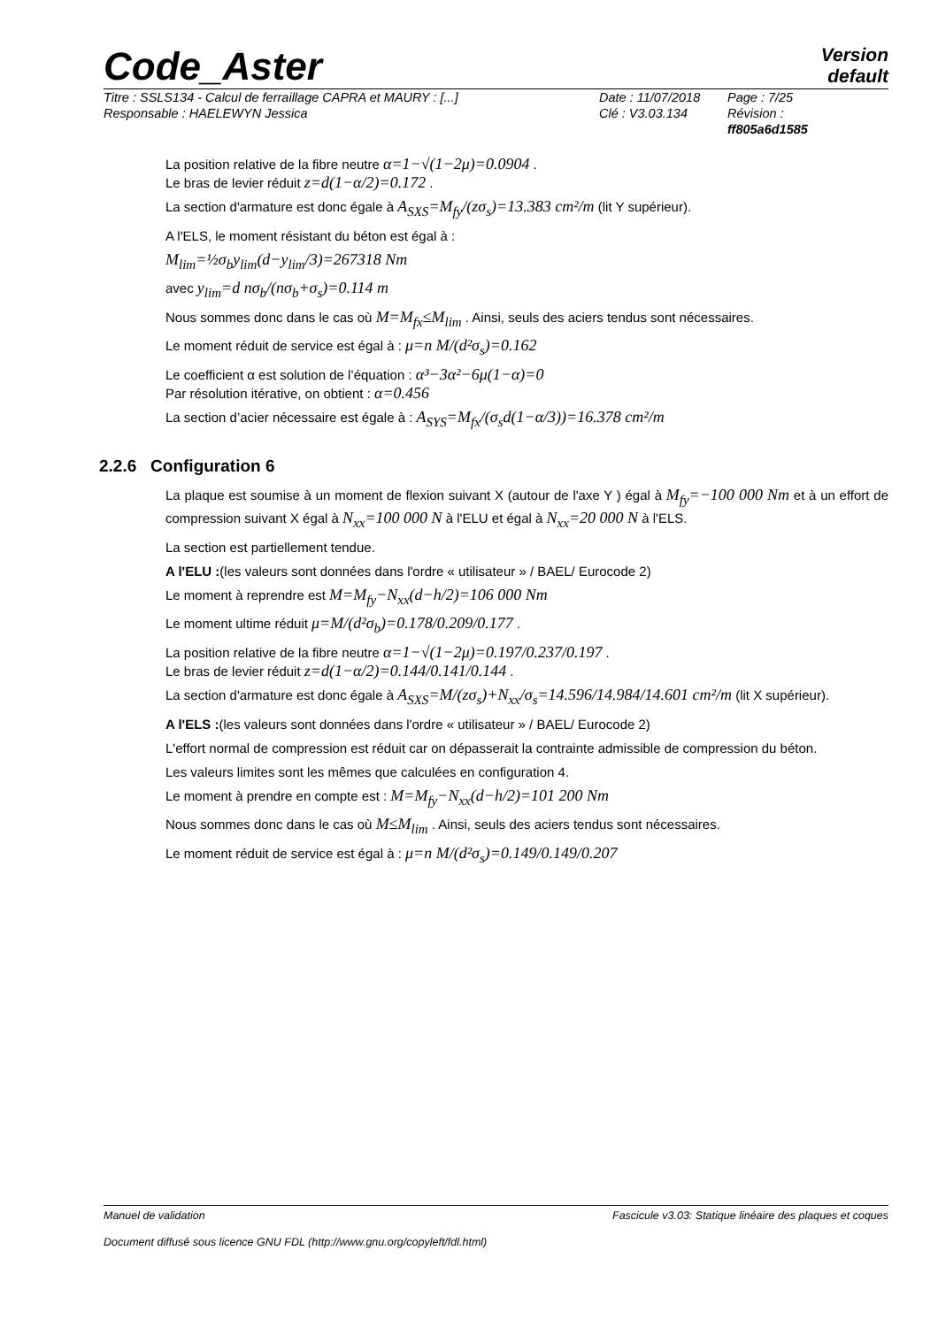Code_Aster
Version
default
Titre : SSLS134 - Calcul de ferraillage CAPRA et MAURY : [...]
Responsable : HAELEWYN Jessica
Date : 11/07/2018
Clé : V3.03.134
Page : 7/25
Révision :
ff805a6d1585
La position relative de la fibre neutre α=1−√(1−2μ)=0.0904 .
Le bras de levier réduit z=d(1−α/2)=0.172 .
La section d'armature est donc égale à A<sub>SXS</sub>=M<sub>fy</sub>/(zσ<sub>s</sub>)=13.383 cm²/m (lit Y supérieur).
A l'ELS, le moment résistant du béton est égal à :
M<sub>lim</sub>=½σ<sub>b</sub>y<sub>lim</sub>(d−y<sub>lim</sub>/3)=267318 Nm
avec y<sub>lim</sub>=d nσ<sub>b</sub>/(nσ<sub>b</sub>+σ<sub>s</sub>)=0.114 m
Nous sommes donc dans le cas où M=M<sub>fx</sub>≤M<sub>lim</sub> . Ainsi, seuls des aciers tendus sont nécessaires.
Le moment réduit de service est égal à : μ=n M/(d²σ<sub>s</sub>)=0.162
Le coefficient α est solution de l’équation : α³−3α²−6μ(1−α)=0
Par résolution itérative, on obtient : α=0.456
La section d’acier nécessaire est égale à : A<sub>SYS</sub>=M<sub>fx</sub>/(σ<sub>s</sub>d(1−α/3))=16.378 cm²/m
2.2.6 Configuration 6
La plaque est soumise à un moment de flexion suivant X (autour de l'axe Y ) égal à M<sub>fy</sub>=−100 000 Nm et à un effort de compression suivant X égal à N<sub>xx</sub>=100 000 N à l'ELU et égal à N<sub>xx</sub>=20 000 N à l'ELS.
La section est partiellement tendue.
A l'ELU :(les valeurs sont données dans l'ordre « utilisateur » / BAEL/ Eurocode 2)
Le moment à reprendre est M=M<sub>fy</sub>−N<sub>xx</sub>(d−h/2)=106 000 Nm
Le moment ultime réduit μ=M/(d²σ<sub>b</sub>)=0.178/0.209/0.177 .
La position relative de la fibre neutre α=1−√(1−2μ)=0.197/0.237/0.197 .
Le bras de levier réduit z=d(1−α/2)=0.144/0.141/0.144 .
La section d'armature est donc égale à A<sub>SXS</sub>=M/(zσ<sub>s</sub>)+N<sub>xx</sub>/σ<sub>s</sub>=14.596/14.984/14.601 cm²/m (lit X supérieur).
A l'ELS :(les valeurs sont données dans l'ordre « utilisateur » / BAEL/ Eurocode 2)
L'effort normal de compression est réduit car on dépasserait la contrainte admissible de compression du béton.
Les valeurs limites sont les mêmes que calculées en configuration 4.
Le moment à prendre en compte est : M=M<sub>fy</sub>−N<sub>xx</sub>(d−h/2)=101 200 Nm
Nous sommes donc dans le cas où M≤M<sub>lim</sub> . Ainsi, seuls des aciers tendus sont nécessaires.
Le moment réduit de service est égal à : μ=n M/(d²σ<sub>s</sub>)=0.149/0.149/0.207
Manuel de validation Fascicule v3.03: Statique linéaire des plaques et coques
Document diffusé sous licence GNU FDL (http://www.gnu.org/copyleft/fdl.html)